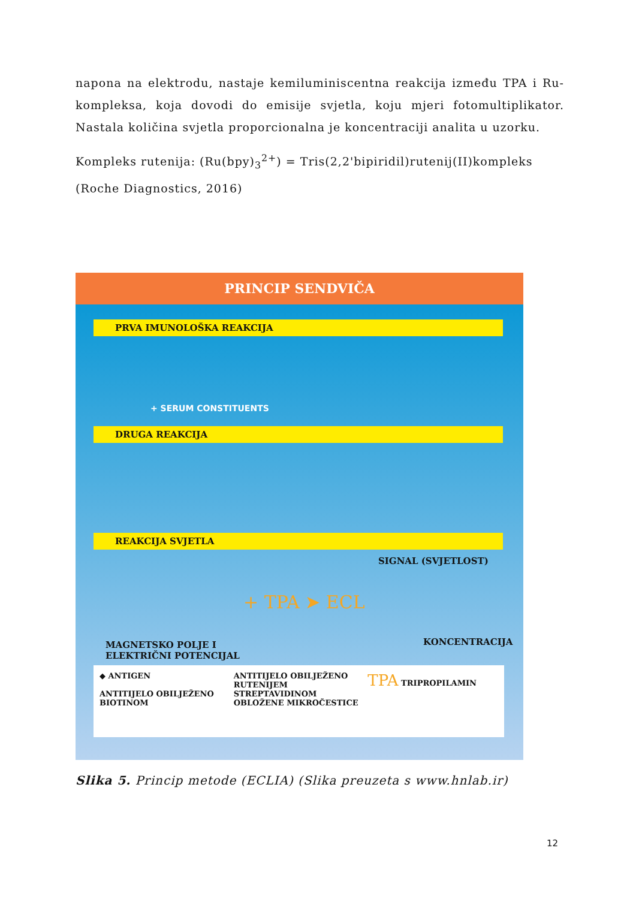napona na elektrodu, nastaje kemiluminiscentna reakcija između TPA i Ru-kompleksa, koja dovodi do emisije svjetla, koju mjeri fotomultiplikator. Nastala količina svjetla proporcionalna je koncentraciji analita u uzorku.
Kompleks rutenija: (Ru(bpy)<sub>3</sub><sup>2+</sup>) = Tris(2,2'bipiridil)rutenij(II)kompleks
(Roche Diagnostics, 2016)
PRINCIP SENDVIČA
PRVA IMUNOLOŠKA REAKCIJA
+ SERUM CONSTITUENTS
DRUGA REAKCIJA
REAKCIJA SVJETLA
SIGNAL (SVJETLOST)
+ TPA ➤ ECL
MAGNETSKO POLJE I
ELEKTRIČNI POTENCIJAL
KONCENTRACIJA
◆ ANTIGEN
ANTITIJELO OBILJEŽENO BIOTINOM
ANTITIJELO OBILJEŽENO RUTENIJEM
STREPTAVIDINOM OBLOŽENE MIKROČESTICE
TPA TRIPROPILAMIN
Slika 5. Princip metode (ECLIA) (Slika preuzeta s www.hnlab.ir)
12